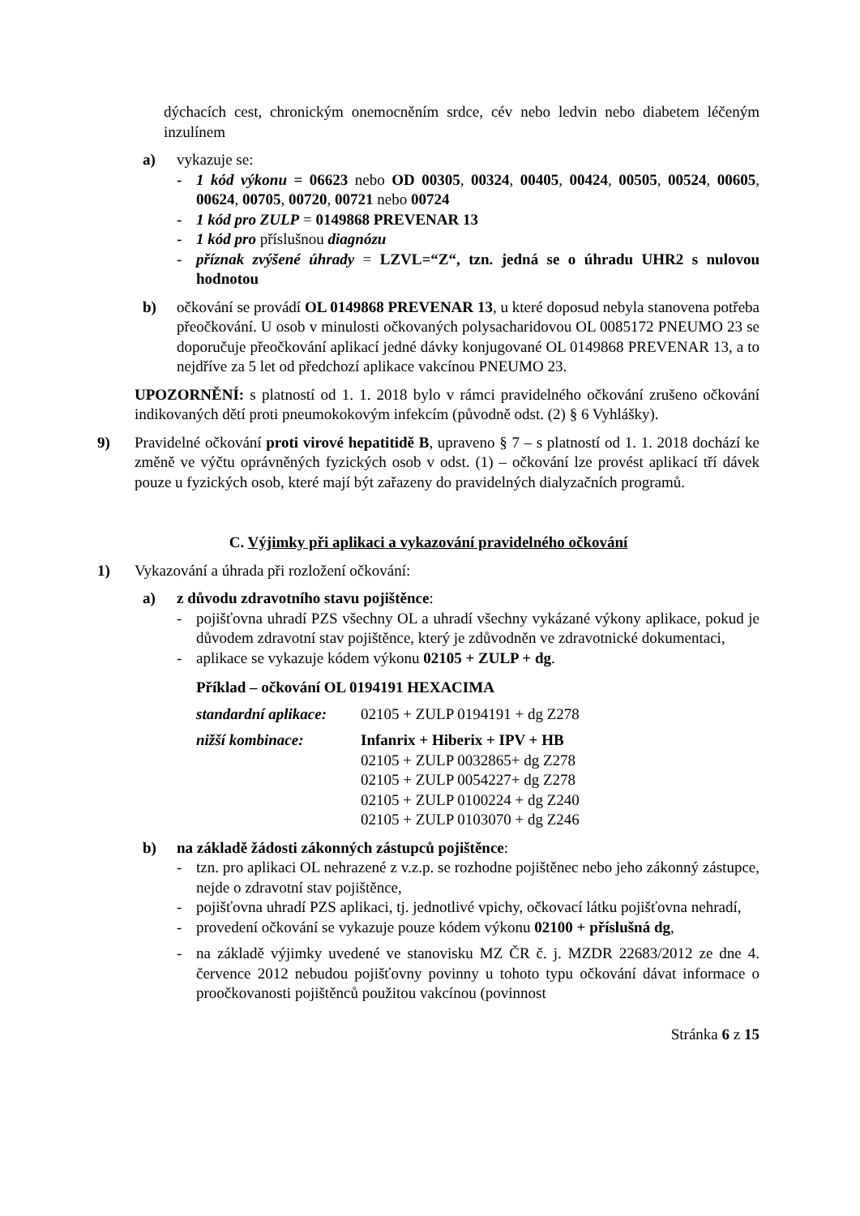dýchacích cest, chronickým onemocněním srdce, cév nebo ledvin nebo diabetem léčeným inzulínem
a) vykazuje se:
- 1 kód výkonu = 06623 nebo OD 00305, 00324, 00405, 00424, 00505, 00524, 00605, 00624, 00705, 00720, 00721 nebo 00724
- 1 kód pro ZULP = 0149868 PREVENAR 13
- 1 kód pro příslušnou diagnózu
- příznak zvýšené úhrady = LZVL=“Z“, tzn. jedná se o úhradu UHR2 s nulovou hodnotou
b) očkování se provádí OL 0149868 PREVENAR 13, u které doposud nebyla stanovena potřeba přeočkování. U osob v minulosti očkovaných polysacharidovou OL 0085172 PNEUMO 23 se doporučuje přeočkování aplikací jedné dávky konjugované OL 0149868 PREVENAR 13, a to nejdříve za 5 let od předchozí aplikace vakcínou PNEUMO 23.
UPOZORNĚNÍ: s platností od 1. 1. 2018 bylo v rámci pravidelného očkování zrušeno očkování indikovaných dětí proti pneumokokovým infekcím (původně odst. (2) § 6 Vyhlášky).
9) Pravidelné očkování proti virové hepatitidě B, upraveno § 7 – s platností od 1. 1. 2018 dochází ke změně ve výčtu oprávněných fyzických osob v odst. (1) – očkování lze provést aplikací tří dávek pouze u fyzických osob, které mají být zařazeny do pravidelných dialyzačních programů.
C. Výjimky při aplikaci a vykazování pravidelného očkování
1) Vykazování a úhrada při rozložení očkování:
a) z důvodu zdravotního stavu pojištěnce:
- pojišťovna uhradí PZS všechny OL a uhradí všechny vykázané výkony aplikace, pokud je důvodem zdravotní stav pojištěnce, který je zdůvodněn ve zdravotnické dokumentaci,
- aplikace se vykazuje kódem výkonu 02105 + ZULP + dg.
Příklad – očkování OL 0194191 HEXACIMA
standardní aplikace:
02105 + ZULP 0194191 + dg Z278
nižší kombinace: Infanrix + Hiberix + IPV + HB
02105 + ZULP 0032865+ dg Z278
02105 + ZULP 0054227+ dg Z278
02105 + ZULP 0100224 + dg Z240
02105 + ZULP 0103070 + dg Z246
b) na základě žádosti zákonných zástupců pojištěnce:
- tzn. pro aplikaci OL nehrazené z v.z.p. se rozhodne pojištěnec nebo jeho zákonný zástupce, nejde o zdravotní stav pojištěnce,
- pojišťovna uhradí PZS aplikaci, tj. jednotlivé vpichy, očkovací látku pojišťovna nehradí,
- provedení očkování se vykazuje pouze kódem výkonu 02100 + příslušná dg,
- na základě výjimky uvedené ve stanovisku MZ ČR č. j. MZDR 22683/2012 ze dne 4. července 2012 nebudou pojišťovny povinny u tohoto typu očkování dávat informace o proočkovanosti pojištěnců použitou vakcínou (povinnost
Stránka 6 z 15